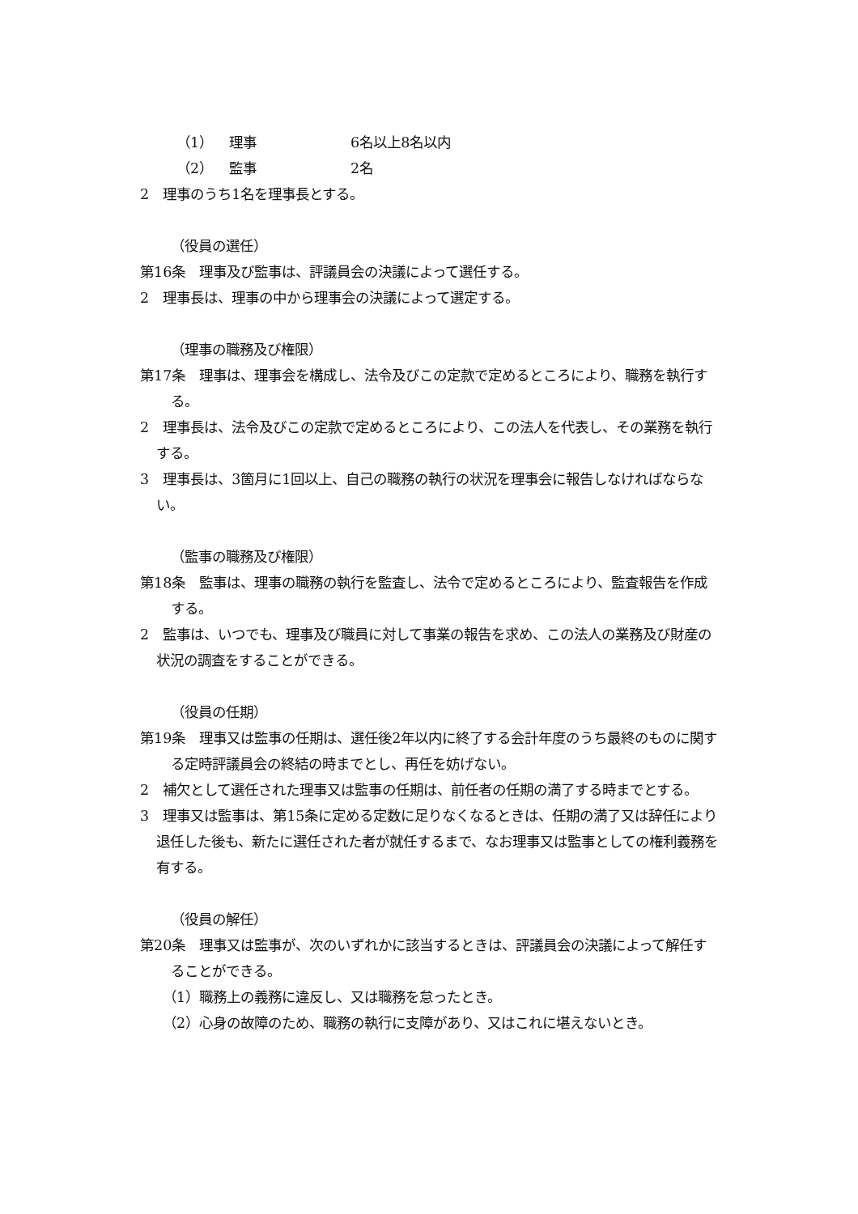（1） 理事 6名以上8名以内
（2） 監事 2名
2　理事のうち1名を理事長とする。
（役員の選任）
第16条　理事及び監事は、評議員会の決議によって選任する。
2　理事長は、理事の中から理事会の決議によって選定する。
（理事の職務及び権限）
第17条　理事は、理事会を構成し、法令及びこの定款で定めるところにより、職務を執行する。
2　理事長は、法令及びこの定款で定めるところにより、この法人を代表し、その業務を執行する。
3　理事長は、3箇月に1回以上、自己の職務の執行の状況を理事会に報告しなければならない。
（監事の職務及び権限）
第18条　監事は、理事の職務の執行を監査し、法令で定めるところにより、監査報告を作成する。
2　監事は、いつでも、理事及び職員に対して事業の報告を求め、この法人の業務及び財産の状況の調査をすることができる。
（役員の任期）
第19条　理事又は監事の任期は、選任後2年以内に終了する会計年度のうち最終のものに関する定時評議員会の終結の時までとし、再任を妨げない。
2　補欠として選任された理事又は監事の任期は、前任者の任期の満了する時までとする。
3　理事又は監事は、第15条に定める定数に足りなくなるときは、任期の満了又は辞任により退任した後も、新たに選任された者が就任するまで、なお理事又は監事としての権利義務を有する。
（役員の解任）
第20条　理事又は監事が、次のいずれかに該当するときは、評議員会の決議によって解任することができる。
（1）職務上の義務に違反し、又は職務を怠ったとき。
（2）心身の故障のため、職務の執行に支障があり、又はこれに堪えないとき。